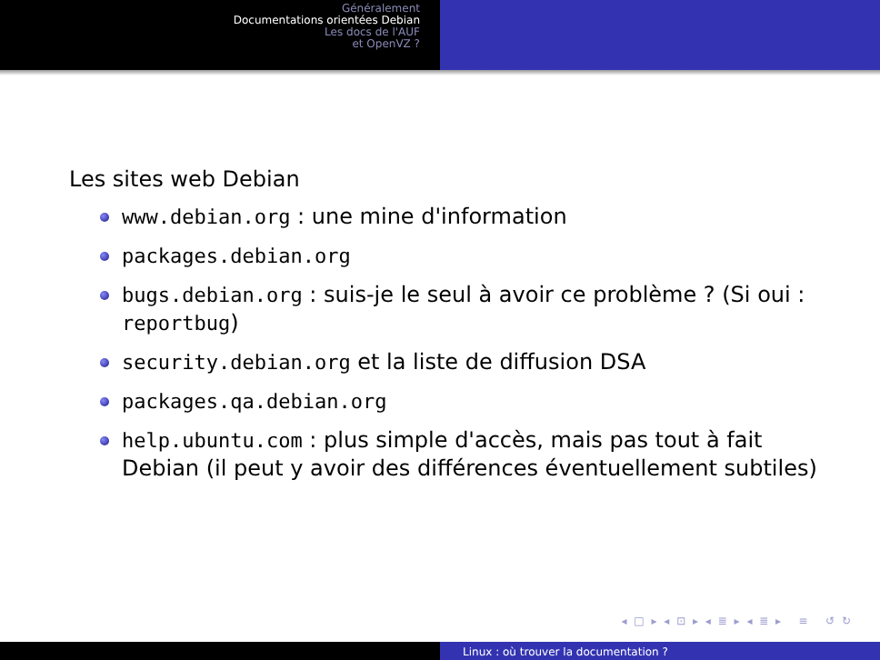Généralement
Documentations orientées Debian
Les docs de l'AUF
et OpenVZ ?
Les sites web Debian
www.debian.org : une mine d'information
packages.debian.org
bugs.debian.org : suis-je le seul à avoir ce problème ? (Si oui : reportbug)
security.debian.org et la liste de diffusion DSA
packages.qa.debian.org
help.ubuntu.com : plus simple d'accès, mais pas tout à fait Debian (il peut y avoir des différences éventuellement subtiles)
◂ □ ▸ ◂ ⊡ ▸ ◂ ≣ ▸ ◂ ≣ ▸ ≡ ↺ ↻
Linux : où trouver la documentation ?